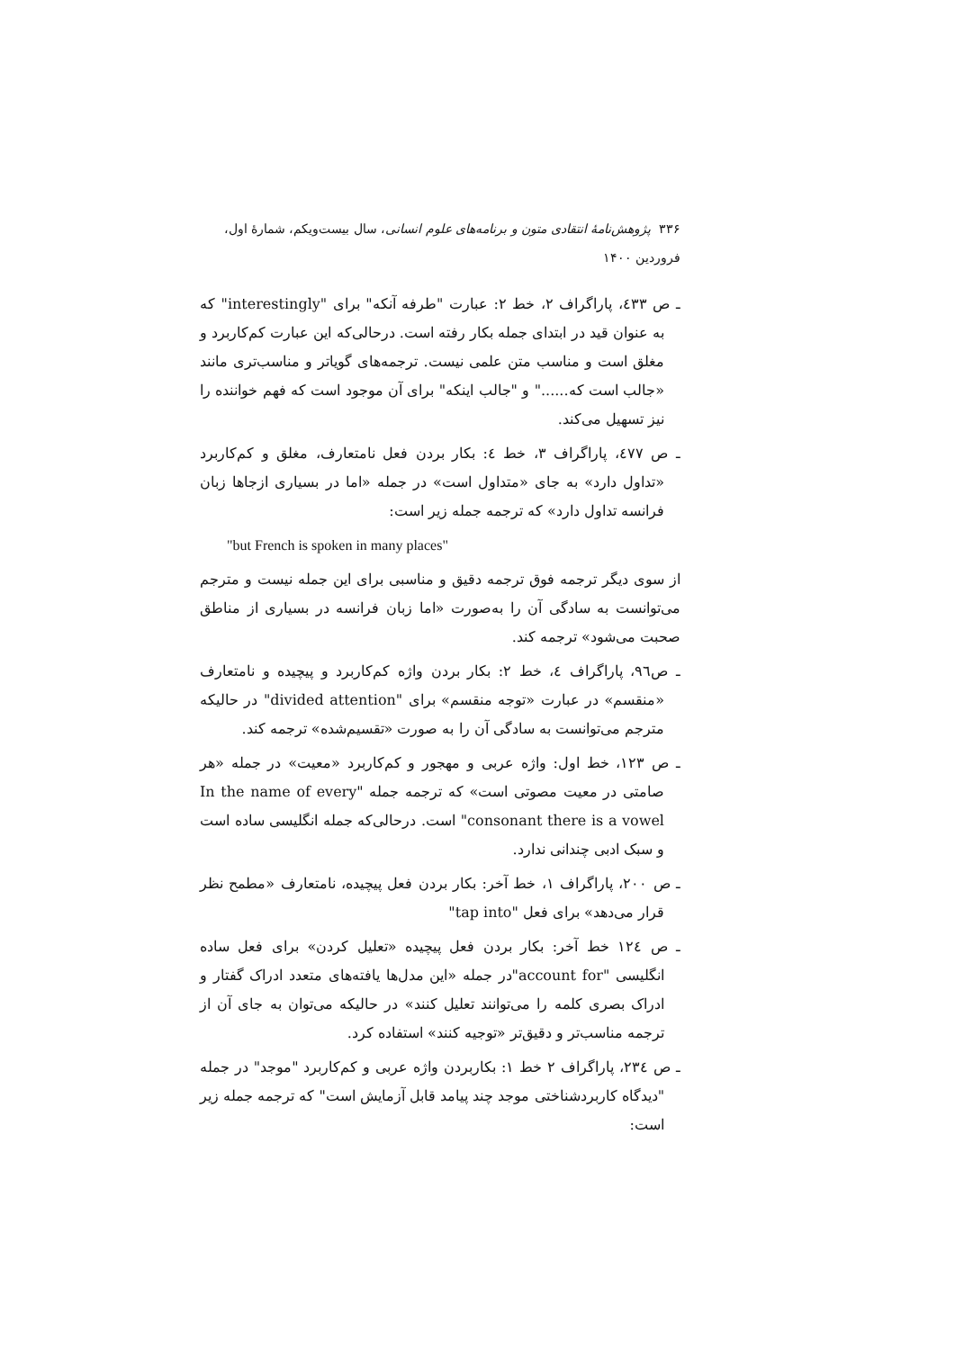۳۳۶ پژوهش‌نامهٔ انتقادی متون و برنامه‌های علوم انسانی، سال بیست‌ویکم، شمارهٔ اول، فروردین ۱۴۰۰
ـ ص ٤٣٣، پاراگراف ۲، خط ۲: عبارت "طرفه آنکه" برای "interestingly" که به عنوان قید در ابتدای جمله بکار رفته است. درحالی‌که این عبارت کم‌کاربرد و مغلق است و مناسب متن علمی نیست. ترجمه‌های گویاتر و مناسب‌تری مانند «جالب است که......" و "جالب اینکه" برای آن موجود است که فهم خواننده را نیز تسهیل می‌کند.
ـ ص ٤٧٧، پاراگراف ۳، خط ٤: بکار بردن فعل نامتعارف، مغلق و کم‌کاربرد «تداول دارد» به جای «متداول است» در جمله «اما در بسیاری ازجاها زبان فرانسه تداول دارد» که ترجمه جمله زیر است:
"but French is spoken in many places"
از سوی دیگر ترجمه فوق ترجمه دقیق و مناسبی برای این جمله نیست و مترجم می‌توانست به سادگی آن را به‌صورت «اما زبان فرانسه در بسیاری از مناطق صحبت می‌شود» ترجمه کند.
ـ ص٩٦، پاراگراف ٤، خط ۲: بکار بردن واژه کم‌کاربرد و پیچیده و نامتعارف «منقسم» در عبارت «توجه منقسم» برای "divided attention" در حالیکه مترجم می‌توانست به سادگی آن را به صورت «تقسیم‌شده» ترجمه کند.
ـ ص ۱۲۳، خط اول: واژه عربی و مهجور و کم‌کاربرد «معیت» در جمله «هر صامتی در معیت مصوتی است» که ترجمه جمله "In the name of every consonant there is a vowel" است. درحالی‌که جمله انگلیسی ساده است و سبک ادبی چندانی ندارد.
ـ ص ۲۰۰، پاراگراف ۱، خط آخر: بکار بردن فعل پیچیده، نامتعارف «مطمح نظر قرار می‌دهد» برای فعل "tap into"
ـ ص ۱۲٤ خط آخر: بکار بردن فعل پیچیده «تعلیل کردن» برای فعل ساده انگلیسی "account for"در جمله «این مدل‌ها یافته‌های متعدد ادراک گفتار و ادراک بصری کلمه را می‌توانند تعلیل کنند» در حالیکه می‌توان به جای آن از ترجمه مناسب‌تر و دقیق‌تر «توجیه کنند» استفاده کرد.
ـ ص ۲۳٤، پاراگراف ۲ خط ۱: بکاربردن واژه عربی و کم‌کاربرد "موجد" در جمله "دیدگاه کاربردشناختی موجد چند پیامد قابل آزمایش است" که ترجمه جمله زیر است: